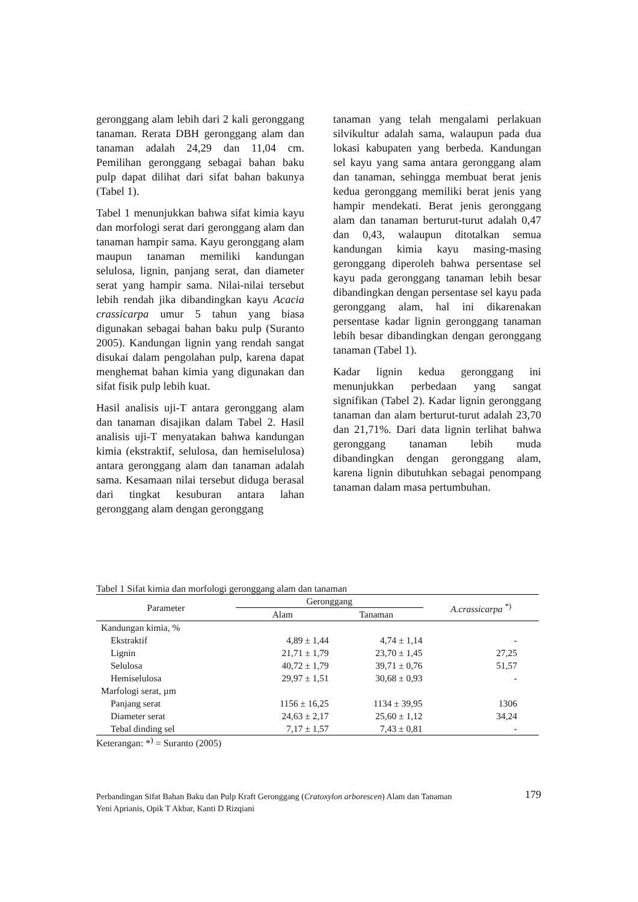geronggang alam lebih dari 2 kali geronggang tanaman. Rerata DBH geronggang alam dan tanaman adalah 24,29 dan 11,04 cm. Pemilihan geronggang sebagai bahan baku pulp dapat dilihat dari sifat bahan bakunya (Tabel 1).
Tabel 1 menunjukkan bahwa sifat kimia kayu dan morfologi serat dari geronggang alam dan tanaman hampir sama. Kayu geronggang alam maupun tanaman memiliki kandungan selulosa, lignin, panjang serat, dan diameter serat yang hampir sama. Nilai-nilai tersebut lebih rendah jika dibandingkan kayu Acacia crassicarpa umur 5 tahun yang biasa digunakan sebagai bahan baku pulp (Suranto 2005). Kandungan lignin yang rendah sangat disukai dalam pengolahan pulp, karena dapat menghemat bahan kimia yang digunakan dan sifat fisik pulp lebih kuat.
Hasil analisis uji-T antara geronggang alam dan tanaman disajikan dalam Tabel 2. Hasil analisis uji-T menyatakan bahwa kandungan kimia (ekstraktif, selulosa, dan hemiselulosa) antara geronggang alam dan tanaman adalah sama. Kesamaan nilai tersebut diduga berasal dari tingkat kesuburan antara lahan geronggang alam dengan geronggang
tanaman yang telah mengalami perlakuan silvikultur adalah sama, walaupun pada dua lokasi kabupaten yang berbeda. Kandungan sel kayu yang sama antara geronggang alam dan tanaman, sehingga membuat berat jenis kedua geronggang memiliki berat jenis yang hampir mendekati. Berat jenis geronggang alam dan tanaman berturut-turut adalah 0,47 dan 0,43, walaupun ditotalkan semua kandungan kimia kayu masing-masing geronggang diperoleh bahwa persentase sel kayu pada geronggang tanaman lebih besar dibandingkan dengan persentase sel kayu pada geronggang alam, hal ini dikarenakan persentase kadar lignin geronggang tanaman lebih besar dibandingkan dengan geronggang tanaman (Tabel 1).
Kadar lignin kedua geronggang ini menunjukkan perbedaan yang sangat signifikan (Tabel 2). Kadar lignin geronggang tanaman dan alam berturut-turut adalah 23,70 dan 21,71%. Dari data lignin terlihat bahwa geronggang tanaman lebih muda dibandingkan dengan geronggang alam, karena lignin dibutuhkan sebagai penompang tanaman dalam masa pertumbuhan.
Tabel 1 Sifat kimia dan morfologi geronggang alam dan tanaman
| Parameter | Geronggang | | A.crassicarpa <sup>*)</sup> |
| --- | --- | --- | --- |
| | Alam | Tanaman | |
| Kandungan kimia, % | | | |
| Ekstraktif | 4,89 ± 1,44 | 4,74 ± 1,14 | - |
| Lignin | 21,71 ± 1,79 | 23,70 ± 1,45 | 27,25 |
| Selulosa | 40,72 ± 1,79 | 39,71 ± 0,76 | 51,57 |
| Hemiselulosa | 29,97 ± 1,51 | 30,68 ± 0,93 | - |
| Marfologi serat, µm | | | |
| Panjang serat | 1156 ± 16,25 | 1134 ± 39,95 | 1306 |
| Diameter serat | 24,63 ± 2,17 | 25,60 ± 1,12 | 34,24 |
| Tebal dinding sel | 7,17 ± 1,57 | 7,43 ± 0,81 | - |
Keterangan: *<sup>)</sup> = Suranto (2005)
179 Perbandingan Sifat Bahan Baku dan Pulp Kraft Geronggang (Cratoxylon arborescen) Alam dan Tanaman
Yeni Aprianis, Opik T Akbar, Kanti D Rizqiani